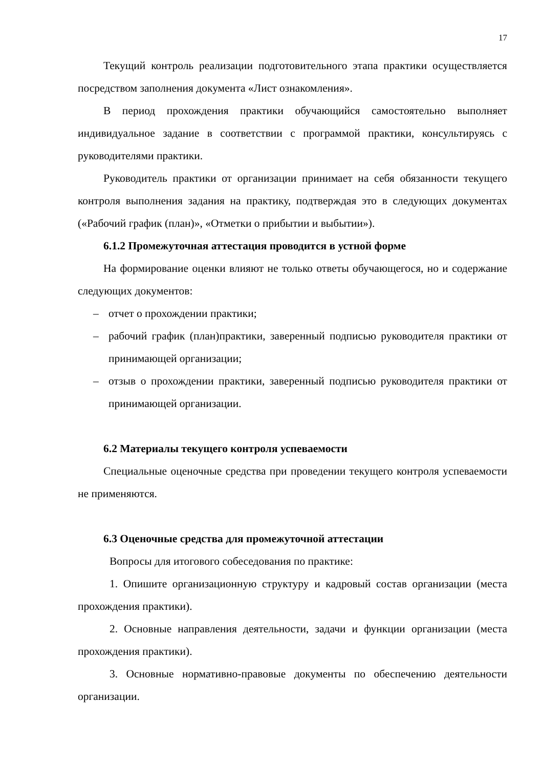17
Текущий контроль реализации подготовительного этапа практики осуществляется посредством заполнения документа «Лист ознакомления».
В период прохождения практики обучающийся самостоятельно выполняет индивидуальное задание в соответствии с программой практики, консультируясь с руководителями практики.
Руководитель практики от организации принимает на себя обязанности текущего контроля выполнения задания на практику, подтверждая это в следующих документах («Рабочий график (план)», «Отметки о прибытии и выбытии»).
6.1.2 Промежуточная аттестация проводится в устной форме
На формирование оценки влияют не только ответы обучающегося, но и содержание следующих документов:
– отчет о прохождении практики;
– рабочий график (план)практики, заверенный подписью руководителя практики от принимающей организации;
– отзыв о прохождении практики, заверенный подписью руководителя практики от принимающей организации.
6.2 Материалы текущего контроля успеваемости
Специальные оценочные средства при проведении текущего контроля успеваемости не применяются.
6.3 Оценочные средства для промежуточной аттестации
Вопросы для итогового собеседования по практике:
1. Опишите организационную структуру и кадровый состав организации (места прохождения практики).
2. Основные направления деятельности, задачи и функции организации (места прохождения практики).
3. Основные нормативно-правовые документы по обеспечению деятельности организации.